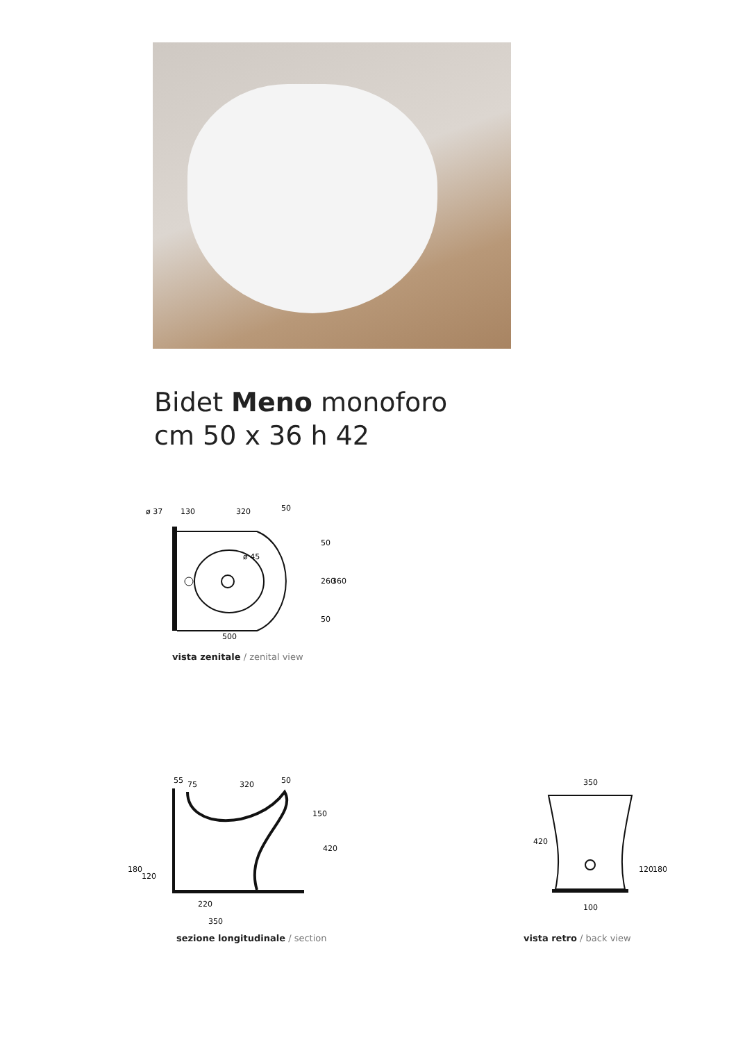Bidet Meno monoforo
cm 50 x 36 h 42
ø 37
130
320
50
ø 45
500
50
260
360
50
vista zenitale / zenital view
55
75
320
50
150
420
180
120
220
350
sezione longitudinale / section
350
420
120
180
100
vista retro / back view